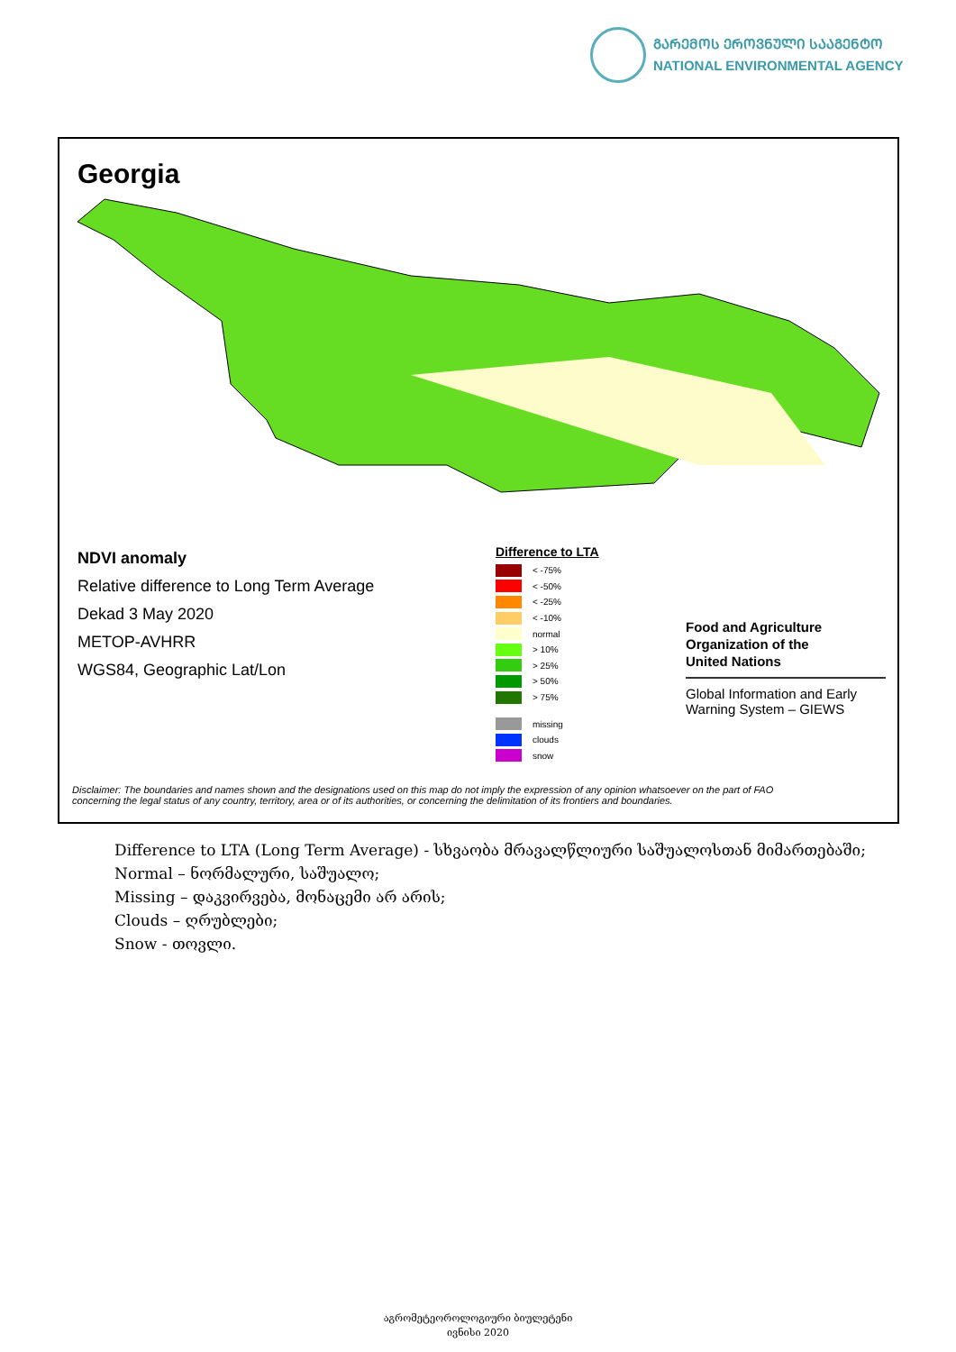ᲒᲐᲠᲔᲛᲝᲡ ᲔᲠᲝᲕᲜᲣᲚᲘ ᲡᲐᲐᲒᲔᲜᲢᲝ
NATIONAL ENVIRONMENTAL AGENCY
Georgia
NDVI anomaly
Relative difference to Long Term Average
Dekad 3 May 2020
METOP-AVHRR
WGS84, Geographic Lat/Lon
Difference to LTA
< -75%
< -50%
< -25%
< -10%
normal
> 10%
> 25%
> 50%
> 75%
missing
clouds
snow
Food and Agriculture
Organization of the
United Nations
Global Information and Early Warning System – GIEWS
Disclaimer: The boundaries and names shown and the designations used on this map do not imply the expression of any opinion whatsoever on the part of FAO
concerning the legal status of any country, territory, area or of its authorities, or concerning the delimitation of its frontiers and boundaries.
Difference to LTA (Long Term Average) - სხვაობა მრავალწლიური საშუალოსთან მიმართებაში;
Normal – ნორმალური, საშუალო;
Missing – დაკვირვება, მონაცემი არ არის;
Clouds – ღრუბლები;
Snow - თოვლი.
აგრომეტეოროლოგიური ბიულეტენი
ივნისი 2020